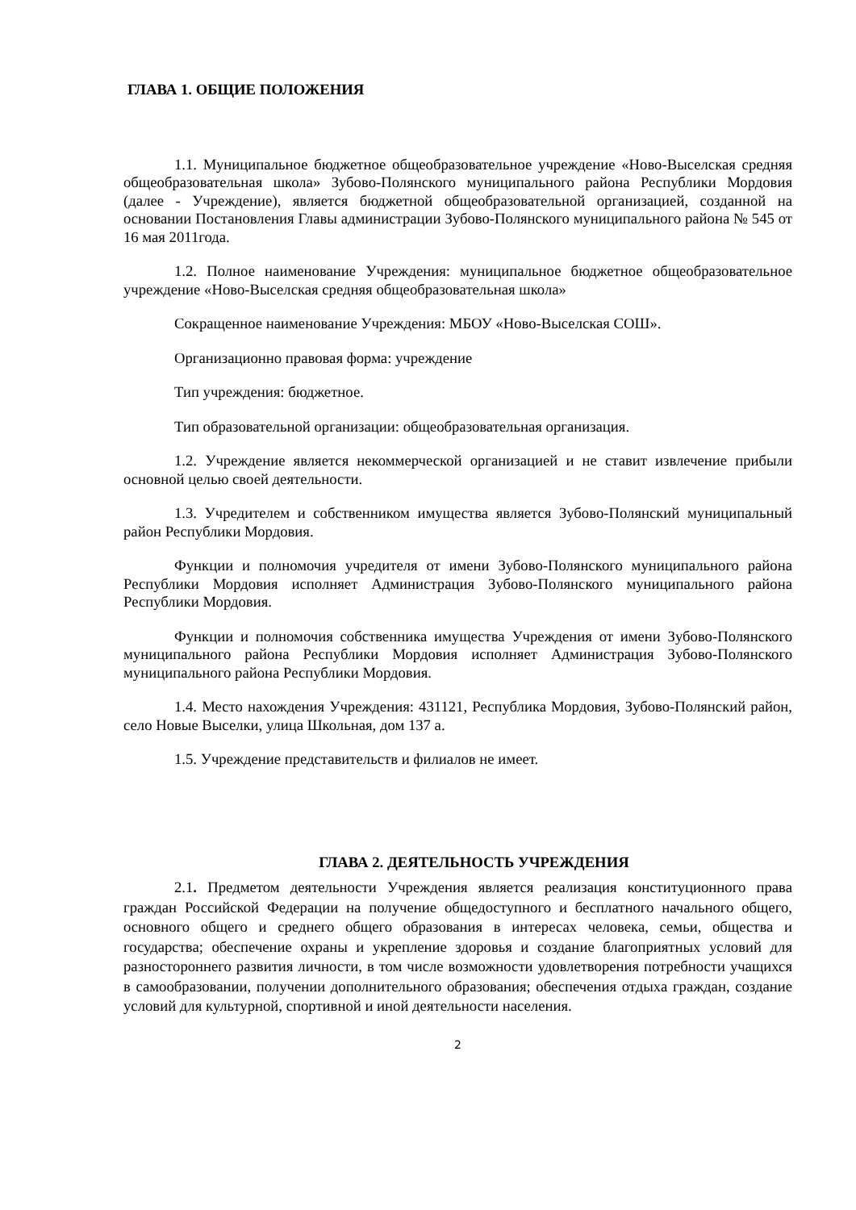ГЛАВА 1. ОБЩИЕ ПОЛОЖЕНИЯ
1.1. Муниципальное бюджетное общеобразовательное учреждение «Ново-Выселская средняя общеобразовательная школа» Зубово-Полянского муниципального района Республики Мордовия (далее - Учреждение), является бюджетной общеобразовательной организацией, созданной на основании Постановления Главы администрации Зубово-Полянского муниципального района № 545 от 16 мая 2011года.
1.2. Полное наименование Учреждения: муниципальное бюджетное общеобразовательное учреждение «Ново-Выселская средняя общеобразовательная школа»
Сокращенное наименование Учреждения: МБОУ «Ново-Выселская СОШ».
Организационно правовая форма: учреждение
Тип учреждения: бюджетное.
Тип образовательной организации: общеобразовательная организация.
1.2. Учреждение является некоммерческой организацией и не ставит извлечение прибыли основной целью своей деятельности.
1.3. Учредителем и собственником имущества является Зубово-Полянский муниципальный район Республики Мордовия.
Функции и полномочия учредителя от имени Зубово-Полянского муниципального района Республики Мордовия исполняет Администрация Зубово-Полянского муниципального района Республики Мордовия.
Функции и полномочия собственника имущества Учреждения от имени Зубово-Полянского муниципального района Республики Мордовия исполняет Администрация Зубово-Полянского муниципального района Республики Мордовия.
1.4. Место нахождения Учреждения: 431121, Республика Мордовия, Зубово-Полянский район, село Новые Выселки, улица Школьная, дом 137 а.
1.5. Учреждение представительств и филиалов не имеет.
ГЛАВА 2. ДЕЯТЕЛЬНОСТЬ УЧРЕЖДЕНИЯ
2.1. Предметом деятельности Учреждения является реализация конституционного права граждан Российской Федерации на получение общедоступного и бесплатного начального общего, основного общего и среднего общего образования в интересах человека, семьи, общества и государства; обеспечение охраны и укрепление здоровья и создание благоприятных условий для разностороннего развития личности, в том числе возможности удовлетворения потребности учащихся в самообразовании, получении дополнительного образования; обеспечения отдыха граждан, создание условий для культурной, спортивной и иной деятельности населения.
2